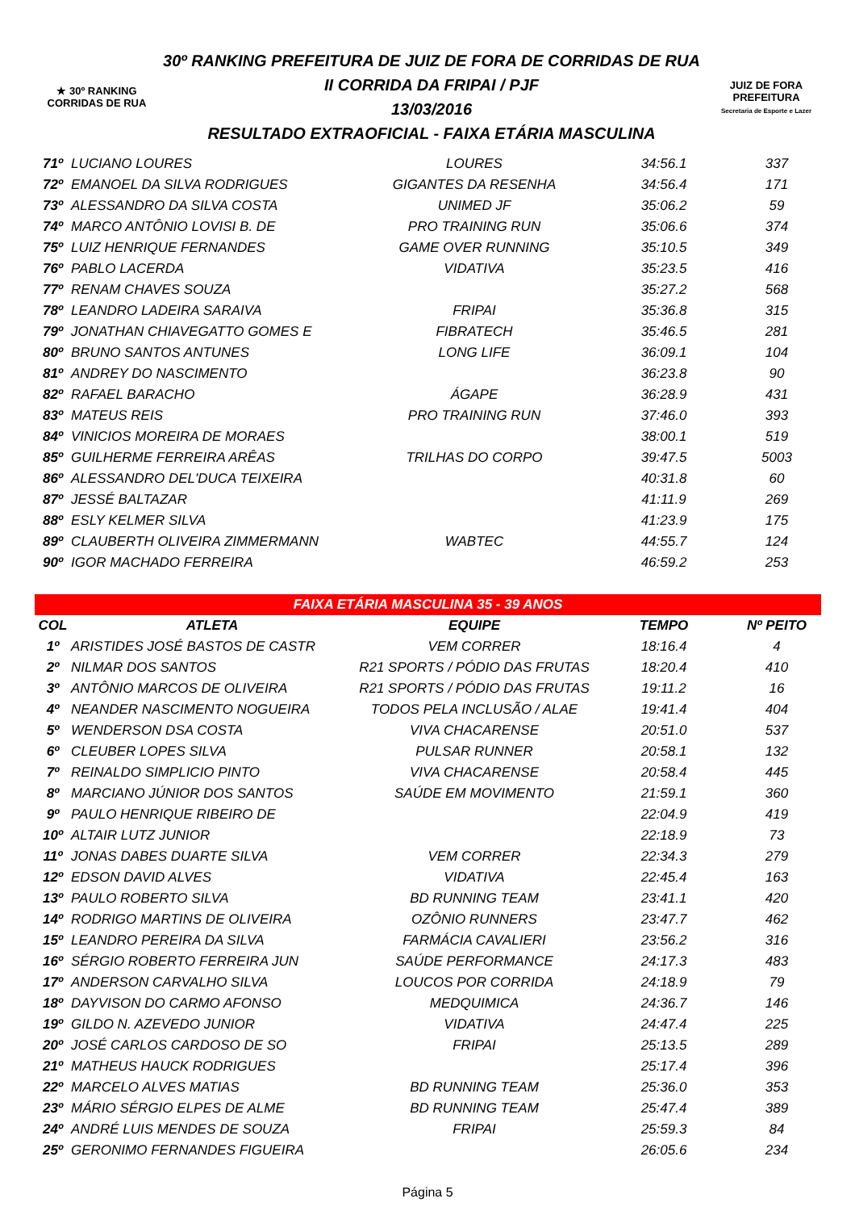★ 30º RANKING
CORRIDAS DE RUA
30º RANKING PREFEITURA DE JUIZ DE FORA DE CORRIDAS DE RUA
II CORRIDA DA FRIPAI / PJF
13/03/2016
RESULTADO EXTRAOFICIAL - FAIXA ETÁRIA MASCULINA
JUIZ DE FORA
PREFEITURA
Secretaria de Esporte e Lazer
| 71º | LUCIANO LOURES | LOURES | 34:56.1 | 337 |
| 72º | EMANOEL DA SILVA RODRIGUES | GIGANTES DA RESENHA | 34:56.4 | 171 |
| 73º | ALESSANDRO DA SILVA COSTA | UNIMED JF | 35:06.2 | 59 |
| 74º | MARCO ANTÔNIO LOVISI B. DE | PRO TRAINING RUN | 35:06.6 | 374 |
| 75º | LUIZ HENRIQUE FERNANDES | GAME OVER RUNNING | 35:10.5 | 349 |
| 76º | PABLO LACERDA | VIDATIVA | 35:23.5 | 416 |
| 77º | RENAM CHAVES SOUZA | | 35:27.2 | 568 |
| 78º | LEANDRO LADEIRA SARAIVA | FRIPAI | 35:36.8 | 315 |
| 79º | JONATHAN CHIAVEGATTO GOMES E | FIBRATECH | 35:46.5 | 281 |
| 80º | BRUNO SANTOS ANTUNES | LONG LIFE | 36:09.1 | 104 |
| 81º | ANDREY DO NASCIMENTO | | 36:23.8 | 90 |
| 82º | RAFAEL BARACHO | ÁGAPE | 36:28.9 | 431 |
| 83º | MATEUS REIS | PRO TRAINING RUN | 37:46.0 | 393 |
| 84º | VINICIOS MOREIRA DE MORAES | | 38:00.1 | 519 |
| 85º | GUILHERME FERREIRA ARÊAS | TRILHAS DO CORPO | 39:47.5 | 5003 |
| 86º | ALESSANDRO DEL'DUCA TEIXEIRA | | 40:31.8 | 60 |
| 87º | JESSÉ BALTAZAR | | 41:11.9 | 269 |
| 88º | ESLY KELMER SILVA | | 41:23.9 | 175 |
| 89º | CLAUBERTH OLIVEIRA ZIMMERMANN | WABTEC | 44:55.7 | 124 |
| 90º | IGOR MACHADO FERREIRA | | 46:59.2 | 253 |
| FAIXA ETÁRIA MASCULINA 35 - 39 ANOS | | | | |
| COL | ATLETA | EQUIPE | TEMPO | Nº PEITO |
| 1º | ARISTIDES JOSÉ BASTOS DE CASTR | VEM CORRER | 18:16.4 | 4 |
| 2º | NILMAR DOS SANTOS | R21 SPORTS / PÓDIO DAS FRUTAS | 18:20.4 | 410 |
| 3º | ANTÔNIO MARCOS DE OLIVEIRA | R21 SPORTS / PÓDIO DAS FRUTAS | 19:11.2 | 16 |
| 4º | NEANDER NASCIMENTO NOGUEIRA | TODOS PELA INCLUSÃO / ALAE | 19:41.4 | 404 |
| 5º | WENDERSON DSA COSTA | VIVA CHACARENSE | 20:51.0 | 537 |
| 6º | CLEUBER LOPES SILVA | PULSAR RUNNER | 20:58.1 | 132 |
| 7º | REINALDO SIMPLICIO PINTO | VIVA CHACARENSE | 20:58.4 | 445 |
| 8º | MARCIANO JÚNIOR DOS SANTOS | SAÚDE EM MOVIMENTO | 21:59.1 | 360 |
| 9º | PAULO HENRIQUE RIBEIRO DE | | 22:04.9 | 419 |
| 10º | ALTAIR LUTZ JUNIOR | | 22:18.9 | 73 |
| 11º | JONAS DABES DUARTE SILVA | VEM CORRER | 22:34.3 | 279 |
| 12º | EDSON DAVID ALVES | VIDATIVA | 22:45.4 | 163 |
| 13º | PAULO ROBERTO SILVA | BD RUNNING TEAM | 23:41.1 | 420 |
| 14º | RODRIGO MARTINS DE OLIVEIRA | OZÔNIO RUNNERS | 23:47.7 | 462 |
| 15º | LEANDRO PEREIRA DA SILVA | FARMÁCIA CAVALIERI | 23:56.2 | 316 |
| 16º | SÉRGIO ROBERTO FERREIRA JUN | SAÚDE PERFORMANCE | 24:17.3 | 483 |
| 17º | ANDERSON CARVALHO SILVA | LOUCOS POR CORRIDA | 24:18.9 | 79 |
| 18º | DAYVISON DO CARMO AFONSO | MEDQUIMICA | 24:36.7 | 146 |
| 19º | GILDO N. AZEVEDO JUNIOR | VIDATIVA | 24:47.4 | 225 |
| 20º | JOSÉ CARLOS CARDOSO DE SO | FRIPAI | 25:13.5 | 289 |
| 21º | MATHEUS HAUCK RODRIGUES | | 25:17.4 | 396 |
| 22º | MARCELO ALVES MATIAS | BD RUNNING TEAM | 25:36.0 | 353 |
| 23º | MÁRIO SÉRGIO ELPES DE ALME | BD RUNNING TEAM | 25:47.4 | 389 |
| 24º | ANDRÉ LUIS MENDES DE SOUZA | FRIPAI | 25:59.3 | 84 |
| 25º | GERONIMO FERNANDES FIGUEIRA | | 26:05.6 | 234 |
Página 5